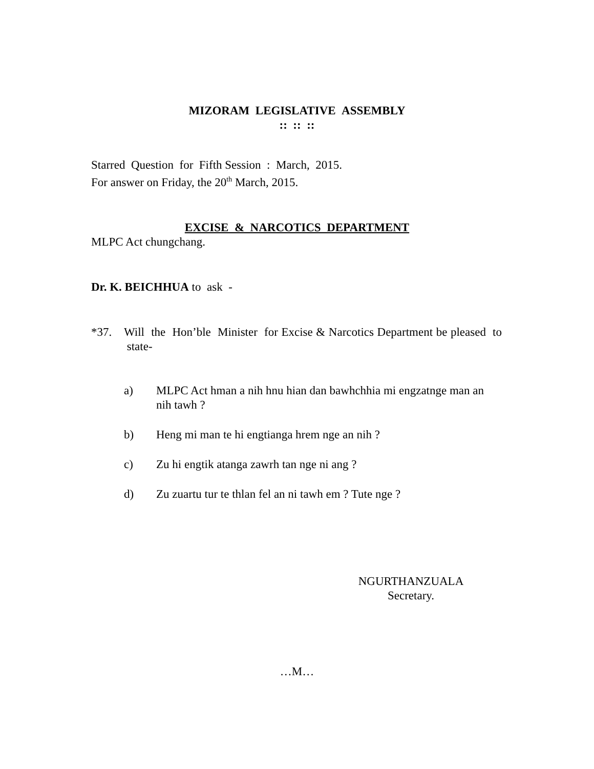MIZORAM LEGISLATIVE ASSEMBLY
:: :: ::
Starred Question for Fifth Session : March, 2015.
For answer on Friday, the 20<sup>th</sup> March, 2015.
EXCISE & NARCOTICS DEPARTMENT
MLPC Act chungchang.
Dr. K. BEICHHUA to ask -
*37. Will the Hon’ble Minister for Excise & Narcotics Department be pleased to state-
a) MLPC Act hman a nih hnu hian dan bawhchhia mi engzatnge man an nih tawh ?
b) Heng mi man te hi engtianga hrem nge an nih ?
c) Zu hi engtik atanga zawrh tan nge ni ang ?
d) Zu zuartu tur te thlan fel an ni tawh em ? Tute nge ?
NGURTHANZUALA
Secretary.
…M…